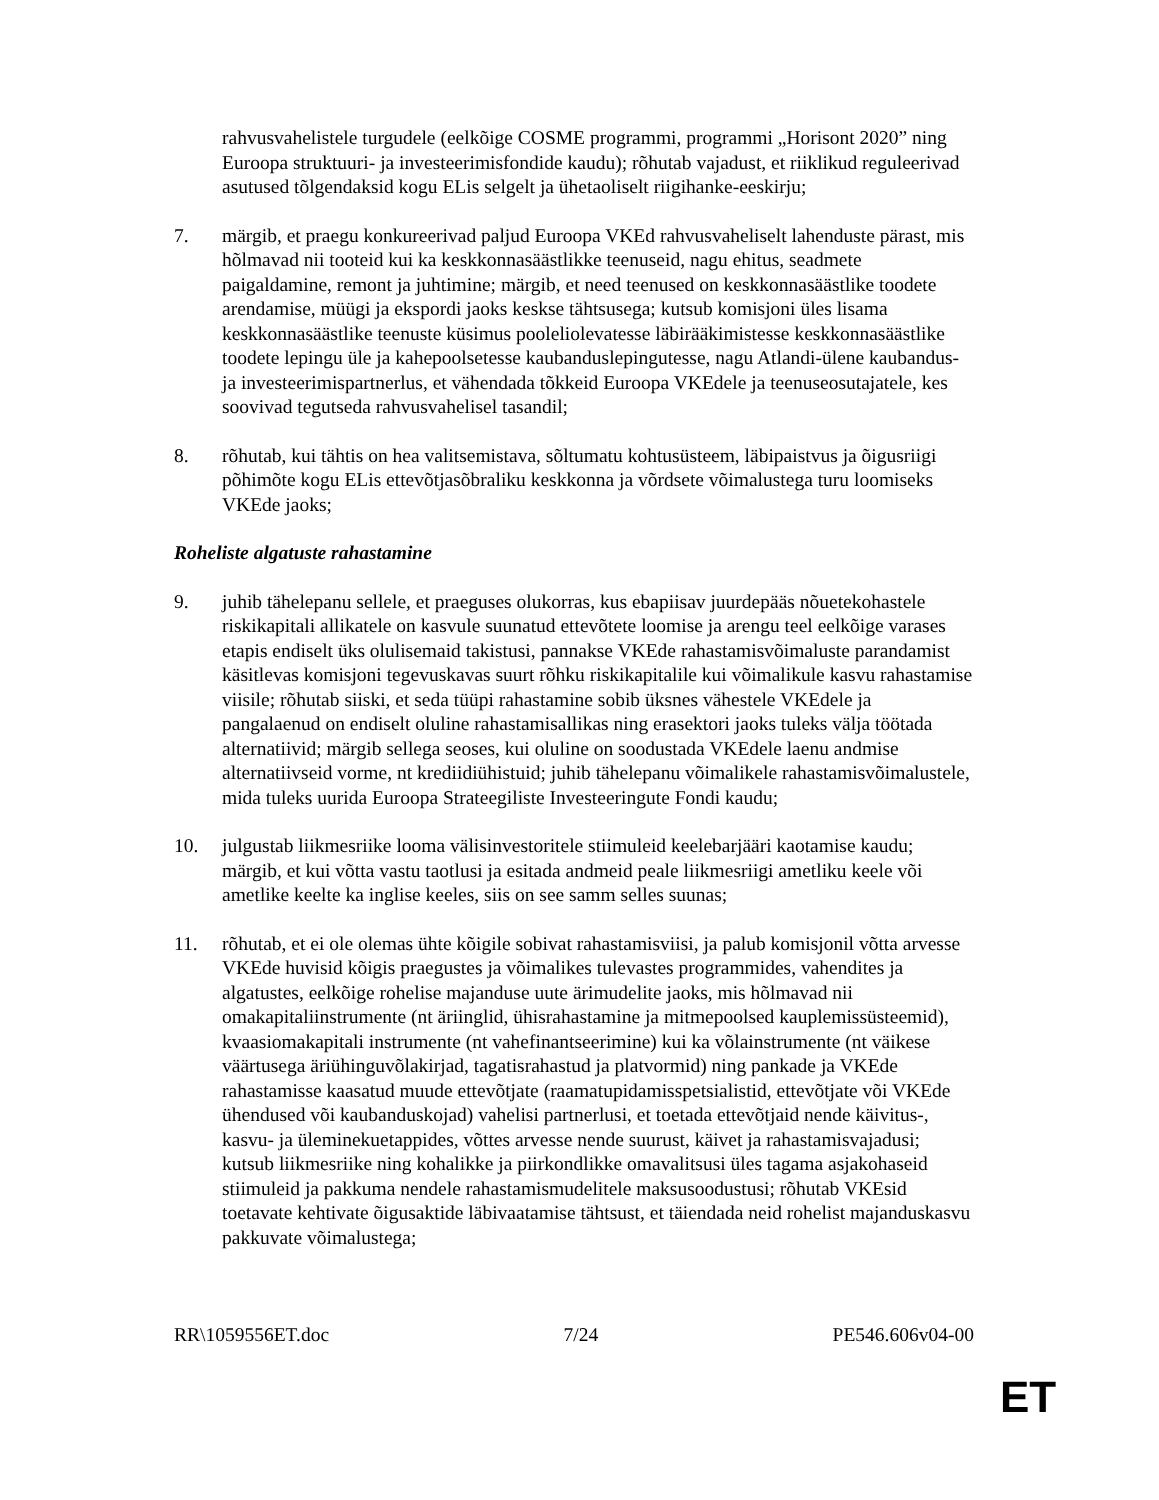rahvusvahelistele turgudele (eelkõige COSME programmi, programmi „Horisont 2020” ning Euroopa struktuuri- ja investeerimisfondide kaudu); rõhutab vajadust, et riiklikud reguleerivad asutused tõlgendaksid kogu ELis selgelt ja ühetaoliselt riigihanke-eeskirju;
7. märgib, et praegu konkureerivad paljud Euroopa VKEd rahvusvaheliselt lahenduste pärast, mis hõlmavad nii tooteid kui ka keskkonnasäästlikke teenuseid, nagu ehitus, seadmete paigaldamine, remont ja juhtimine; märgib, et need teenused on keskkonnasäästlike toodete arendamise, müügi ja ekspordi jaoks keskse tähtsusega; kutsub komisjoni üles lisama keskkonnasäästlike teenuste küsimus pooleliolevatesse läbirääkimistesse keskkonnasäästlike toodete lepingu üle ja kahepoolsetesse kaubanduslepingutesse, nagu Atlandi-ülene kaubandus- ja investeerimispartnerlus, et vähendada tõkkeid Euroopa VKEdele ja teenuseosutajatele, kes soovivad tegutseda rahvusvahelisel tasandil;
8. rõhutab, kui tähtis on hea valitsemistava, sõltumatu kohtusüsteem, läbipaistvus ja õigusriigi põhimõte kogu ELis ettevõtjasõbraliku keskkonna ja võrdsete võimalustega turu loomiseks VKEde jaoks;
Roheliste algatuste rahastamine
9. juhib tähelepanu sellele, et praeguses olukorras, kus ebapiisav juurdepääs nõuetekohastele riskikapitali allikatele on kasvule suunatud ettevõtete loomise ja arengu teel eelkõige varases etapis endiselt üks olulisemaid takistusi, pannakse VKEde rahastamisvõimaluste parandamist käsitlevas komisjoni tegevuskavas suurt rõhku riskikapitalile kui võimalikule kasvu rahastamise viisile; rõhutab siiski, et seda tüüpi rahastamine sobib üksnes vähestele VKEdele ja pangalaenud on endiselt oluline rahastamisallikas ning erasektori jaoks tuleks välja töötada alternatiivid; märgib sellega seoses, kui oluline on soodustada VKEdele laenu andmise alternatiivseid vorme, nt krediidiühistuid; juhib tähelepanu võimalikele rahastamisvõimalustele, mida tuleks uurida Euroopa Strateegiliste Investeeringute Fondi kaudu;
10. julgustab liikmesriike looma välisinvestoritele stiimuleid keelebarjääri kaotamise kaudu; märgib, et kui võtta vastu taotlusi ja esitada andmeid peale liikmesriigi ametliku keele või ametlike keelte ka inglise keeles, siis on see samm selles suunas;
11. rõhutab, et ei ole olemas ühte kõigile sobivat rahastamisviisi, ja palub komisjonil võtta arvesse VKEde huvisid kõigis praegustes ja võimalikes tulevastes programmides, vahendites ja algatustes, eelkõige rohelise majanduse uute ärimudelite jaoks, mis hõlmavad nii omakapitaliinstrumente (nt äriinglid, ühisrahastamine ja mitmepoolsed kauplemissüsteemid), kvaasiomakapitali instrumente (nt vahefinantseerimine) kui ka võlainstrumente (nt väikese väärtusega äriühinguvõlakirjad, tagatisrahastud ja platvormid) ning pankade ja VKEde rahastamisse kaasatud muude ettevõtjate (raamatupidamisspetsialistid, ettevõtjate või VKEde ühendused või kaubanduskojad) vahelisi partnerlusi, et toetada ettevõtjaid nende käivitus-, kasvu- ja üleminekuetappides, võttes arvesse nende suurust, käivet ja rahastamisvajadusi; kutsub liikmesriike ning kohalikke ja piirkondlikke omavalitsusi üles tagama asjakohaseid stiimuleid ja pakkuma nendele rahastamismudelitele maksusoodustusi; rõhutab VKEsid toetavate kehtivate õigusaktide läbivaatamise tähtsust, et täiendada neid rohelist majanduskasvu pakkuvate võimalustega;
RR\1059556ET.doc 7/24 PE546.606v04-00
ET